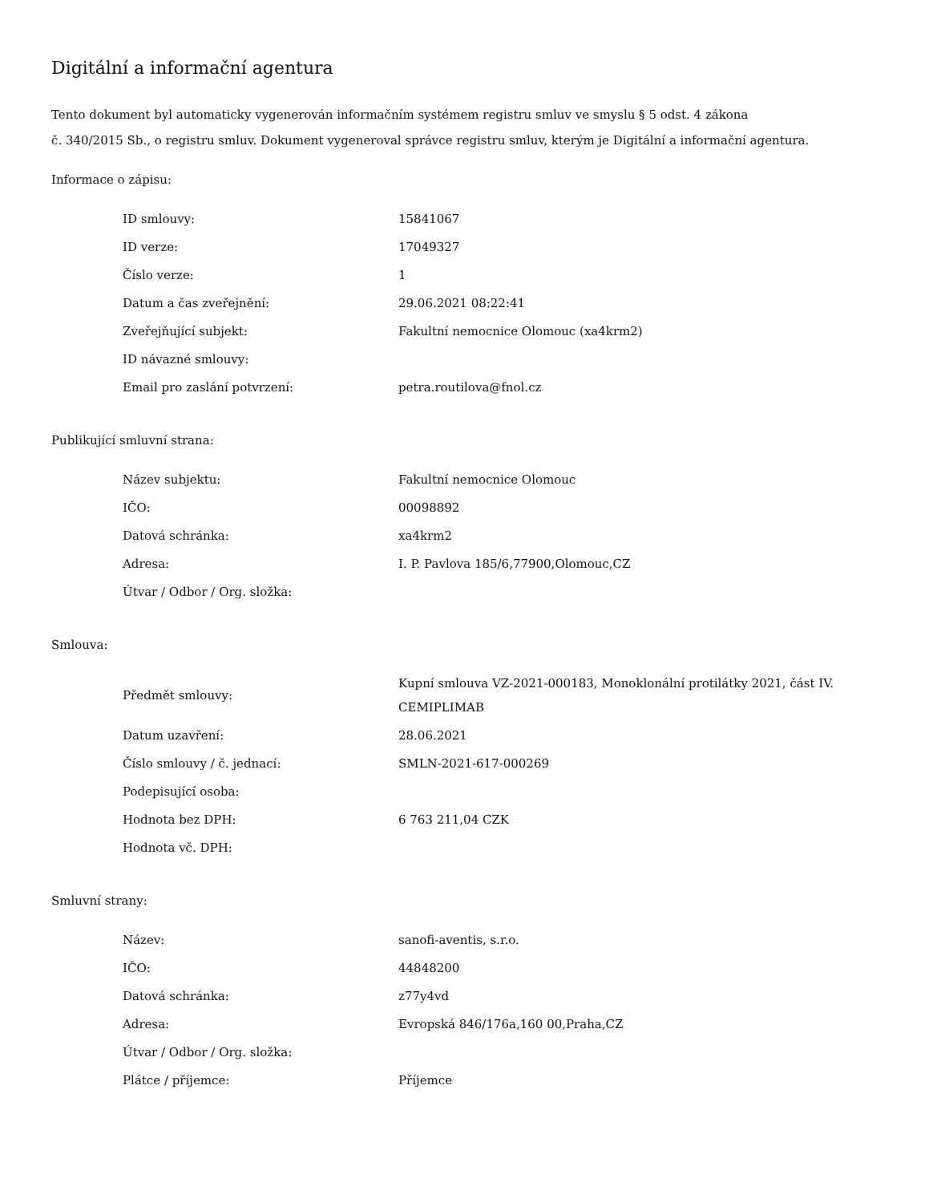Digitální a informační agentura
Tento dokument byl automaticky vygenerován informačním systémem registru smluv ve smyslu § 5 odst. 4 zákona
č. 340/2015 Sb., o registru smluv. Dokument vygeneroval správce registru smluv, kterým je Digitální a informační agentura.
Informace o zápisu:
| ID smlouvy: | 15841067 |
| ID verze: | 17049327 |
| Číslo verze: | 1 |
| Datum a čas zveřejnění: | 29.06.2021 08:22:41 |
| Zveřejňující subjekt: | Fakultní nemocnice Olomouc (xa4krm2) |
| ID návazné smlouvy: | |
| Email pro zaslání potvrzení: | petra.routilova@fnol.cz |
Publikující smluvní strana:
| Název subjektu: | Fakultní nemocnice Olomouc |
| IČO: | 00098892 |
| Datová schránka: | xa4krm2 |
| Adresa: | I. P. Pavlova 185/6,77900,Olomouc,CZ |
| Útvar / Odbor / Org. složka: | |
Smlouva:
| Předmět smlouvy: | Kupní smlouva VZ-2021-000183, Monoklonální protilátky 2021, část IV. CEMIPLIMAB |
| Datum uzavření: | 28.06.2021 |
| Číslo smlouvy / č. jednací: | SMLN-2021-617-000269 |
| Podepisující osoba: | |
| Hodnota bez DPH: | 6 763 211,04 CZK |
| Hodnota vč. DPH: | |
Smluvní strany:
| Název: | sanofi-aventis, s.r.o. |
| IČO: | 44848200 |
| Datová schránka: | z77y4vd |
| Adresa: | Evropská 846/176a,160 00,Praha,CZ |
| Útvar / Odbor / Org. složka: | |
| Plátce / příjemce: | Příjemce |